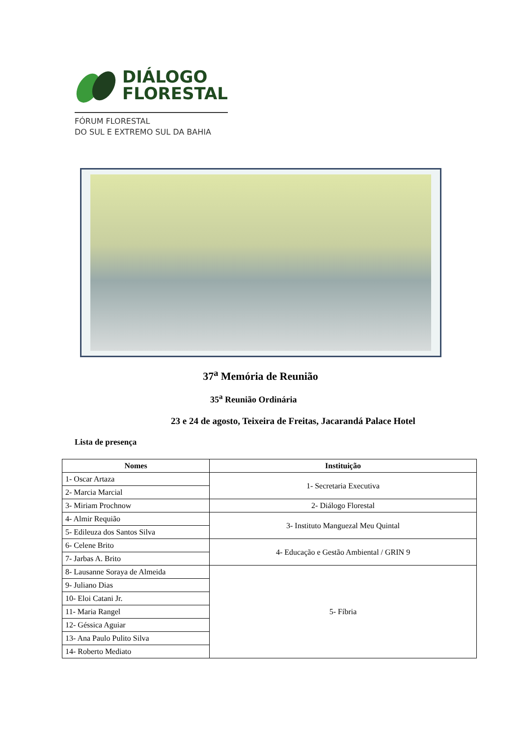DIÁLOGO
FLORESTAL
FÓRUM FLORESTAL
DO SUL E EXTREMO SUL DA BAHIA
37<sup>a</sup> Memória de Reunião
35<sup>a</sup> Reunião Ordinária
23 e 24 de agosto, Teixeira de Freitas, Jacarandá Palace Hotel
Lista de presença
| Nomes | Instituição |
| --- | --- |
| 1- Oscar Artaza | 1- Secretaria Executiva |
| 2- Marcia Marcial | |
| 3- Miriam Prochnow | 2- Diálogo Florestal |
| 4- Almir Requião | 3- Instituto Manguezal Meu Quintal |
| 5- Edileuza dos Santos Silva | |
| 6- Celene Brito | 4- Educação e Gestão Ambiental / GRIN 9 |
| 7- Jarbas A. Brito | |
| 8- Lausanne Soraya de Almeida | 5- Fíbria |
| 9- Juliano Dias | |
| 10- Eloi Catani Jr. | |
| 11- Maria Rangel | |
| 12- Géssica Aguiar | |
| 13- Ana Paulo Pulito Silva | |
| 14- Roberto Mediato | |